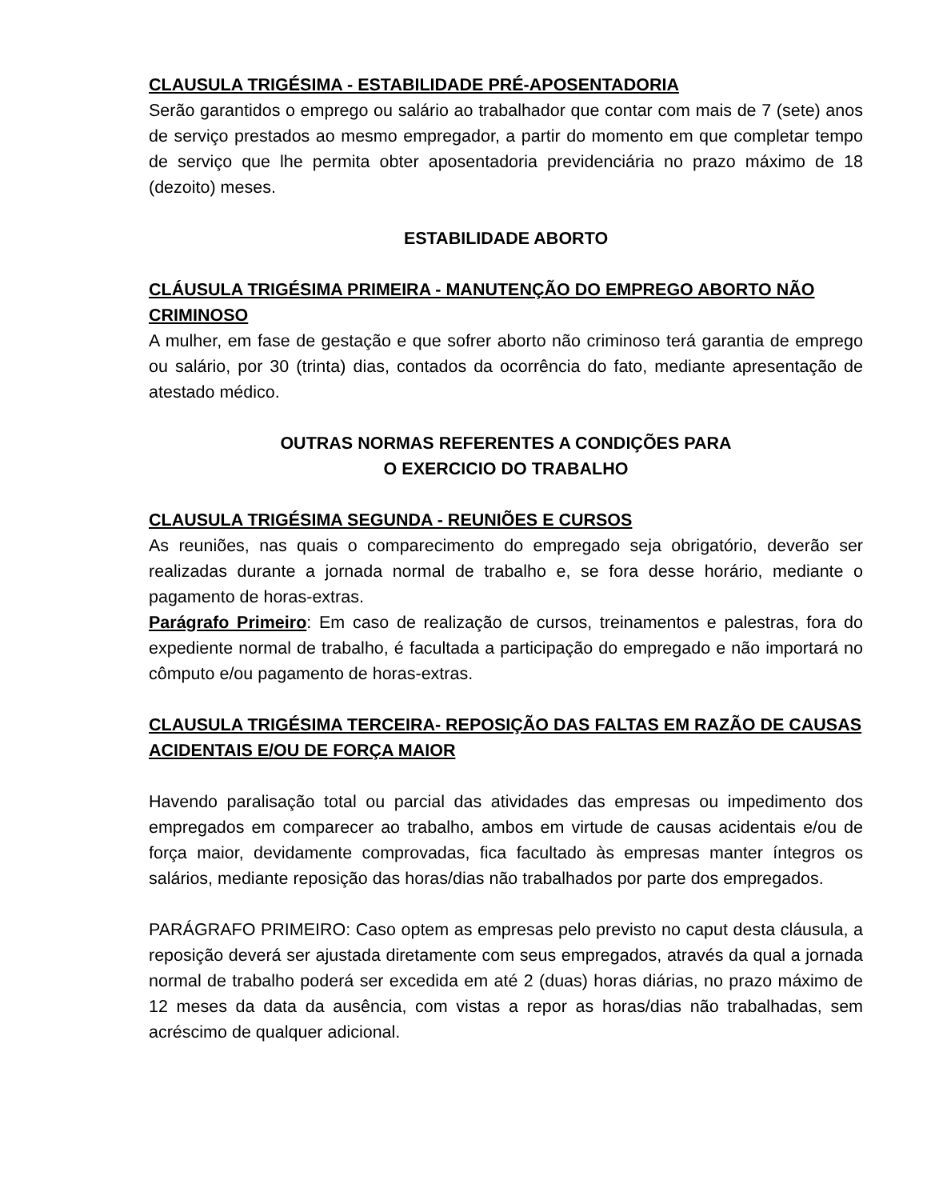CLAUSULA TRIGÉSIMA - ESTABILIDADE PRÉ-APOSENTADORIA
Serão garantidos o emprego ou salário ao trabalhador que contar com mais de 7 (sete) anos de serviço prestados ao mesmo empregador, a partir do momento em que completar tempo de serviço que lhe permita obter aposentadoria previdenciária no prazo máximo de 18 (dezoito) meses.
ESTABILIDADE ABORTO
CLÁUSULA TRIGÉSIMA PRIMEIRA - MANUTENÇÃO DO EMPREGO ABORTO NÃO CRIMINOSO
A mulher, em fase de gestação e que sofrer aborto não criminoso terá garantia de emprego ou salário, por 30 (trinta) dias, contados da ocorrência do fato, mediante apresentação de atestado médico.
OUTRAS NORMAS REFERENTES A CONDIÇÕES PARA
O EXERCICIO DO TRABALHO
CLAUSULA TRIGÉSIMA SEGUNDA - REUNIÕES E CURSOS
As reuniões, nas quais o comparecimento do empregado seja obrigatório, deverão ser realizadas durante a jornada normal de trabalho e, se fora desse horário, mediante o pagamento de horas-extras.
Parágrafo Primeiro: Em caso de realização de cursos, treinamentos e palestras, fora do expediente normal de trabalho, é facultada a participação do empregado e não importará no cômputo e/ou pagamento de horas-extras.
CLAUSULA TRIGÉSIMA TERCEIRA- REPOSIÇÃO DAS FALTAS EM RAZÃO DE CAUSAS ACIDENTAIS E/OU DE FORÇA MAIOR
Havendo paralisação total ou parcial das atividades das empresas ou impedimento dos empregados em comparecer ao trabalho, ambos em virtude de causas acidentais e/ou de força maior, devidamente comprovadas, fica facultado às empresas manter íntegros os salários, mediante reposição das horas/dias não trabalhados por parte dos empregados.
PARÁGRAFO PRIMEIRO: Caso optem as empresas pelo previsto no caput desta cláusula, a reposição deverá ser ajustada diretamente com seus empregados, através da qual a jornada normal de trabalho poderá ser excedida em até 2 (duas) horas diárias, no prazo máximo de 12 meses da data da ausência, com vistas a repor as horas/dias não trabalhadas, sem acréscimo de qualquer adicional.